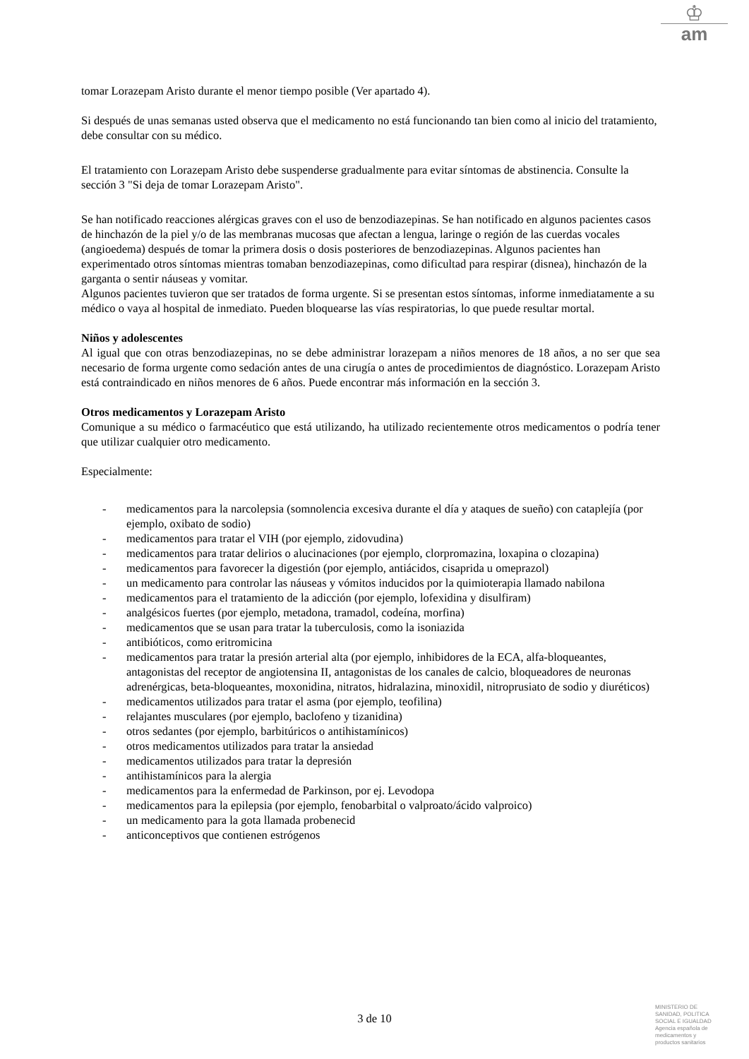♔
am
tomar Lorazepam Aristo durante el menor tiempo posible (Ver apartado 4).
Si después de unas semanas usted observa que el medicamento no está funcionando tan bien como al inicio del tratamiento, debe consultar con su médico.
El tratamiento con Lorazepam Aristo debe suspenderse gradualmente para evitar síntomas de abstinencia. Consulte la sección 3 "Si deja de tomar Lorazepam Aristo".
Se han notificado reacciones alérgicas graves con el uso de benzodiazepinas. Se han notificado en algunos pacientes casos de hinchazón de la piel y/o de las membranas mucosas que afectan a lengua, laringe o región de las cuerdas vocales (angioedema) después de tomar la primera dosis o dosis posteriores de benzodiazepinas. Algunos pacientes han experimentado otros síntomas mientras tomaban benzodiazepinas, como dificultad para respirar (disnea), hinchazón de la garganta o sentir náuseas y vomitar.
Algunos pacientes tuvieron que ser tratados de forma urgente. Si se presentan estos síntomas, informe inmediatamente a su médico o vaya al hospital de inmediato. Pueden bloquearse las vías respiratorias, lo que puede resultar mortal.
Niños y adolescentes
Al igual que con otras benzodiazepinas, no se debe administrar lorazepam a niños menores de 18 años, a no ser que sea necesario de forma urgente como sedación antes de una cirugía o antes de procedimientos de diagnóstico. Lorazepam Aristo está contraindicado en niños menores de 6 años. Puede encontrar más información en la sección 3.
Otros medicamentos y Lorazepam Aristo
Comunique a su médico o farmacéutico que está utilizando, ha utilizado recientemente otros medicamentos o podría tener que utilizar cualquier otro medicamento.
Especialmente:
- medicamentos para la narcolepsia (somnolencia excesiva durante el día y ataques de sueño) con cataplejía (por ejemplo, oxibato de sodio)
- medicamentos para tratar el VIH (por ejemplo, zidovudina)
- medicamentos para tratar delirios o alucinaciones (por ejemplo, clorpromazina, loxapina o clozapina)
- medicamentos para favorecer la digestión (por ejemplo, antiácidos, cisaprida u omeprazol)
- un medicamento para controlar las náuseas y vómitos inducidos por la quimioterapia llamado nabilona
- medicamentos para el tratamiento de la adicción (por ejemplo, lofexidina y disulfiram)
- analgésicos fuertes (por ejemplo, metadona, tramadol, codeína, morfina)
- medicamentos que se usan para tratar la tuberculosis, como la isoniazida
- antibióticos, como eritromicina
- medicamentos para tratar la presión arterial alta (por ejemplo, inhibidores de la ECA, alfa-bloqueantes, antagonistas del receptor de angiotensina II, antagonistas de los canales de calcio, bloqueadores de neuronas adrenérgicas, beta-bloqueantes, moxonidina, nitratos, hidralazina, minoxidil, nitroprusiato de sodio y diuréticos)
- medicamentos utilizados para tratar el asma (por ejemplo, teofilina)
- relajantes musculares (por ejemplo, baclofeno y tizanidina)
- otros sedantes (por ejemplo, barbitúricos o antihistamínicos)
- otros medicamentos utilizados para tratar la ansiedad
- medicamentos utilizados para tratar la depresión
- antihistamínicos para la alergia
- medicamentos para la enfermedad de Parkinson, por ej. Levodopa
- medicamentos para la epilepsia (por ejemplo, fenobarbital o valproato/ácido valproico)
- un medicamento para la gota llamada probenecid
- anticonceptivos que contienen estrógenos
3 de 10
MINISTERIO DE
SANIDAD, POLITICA
SOCIAL E IGUALDAD
Agencia española de
medicamentos y
productos sanitarios